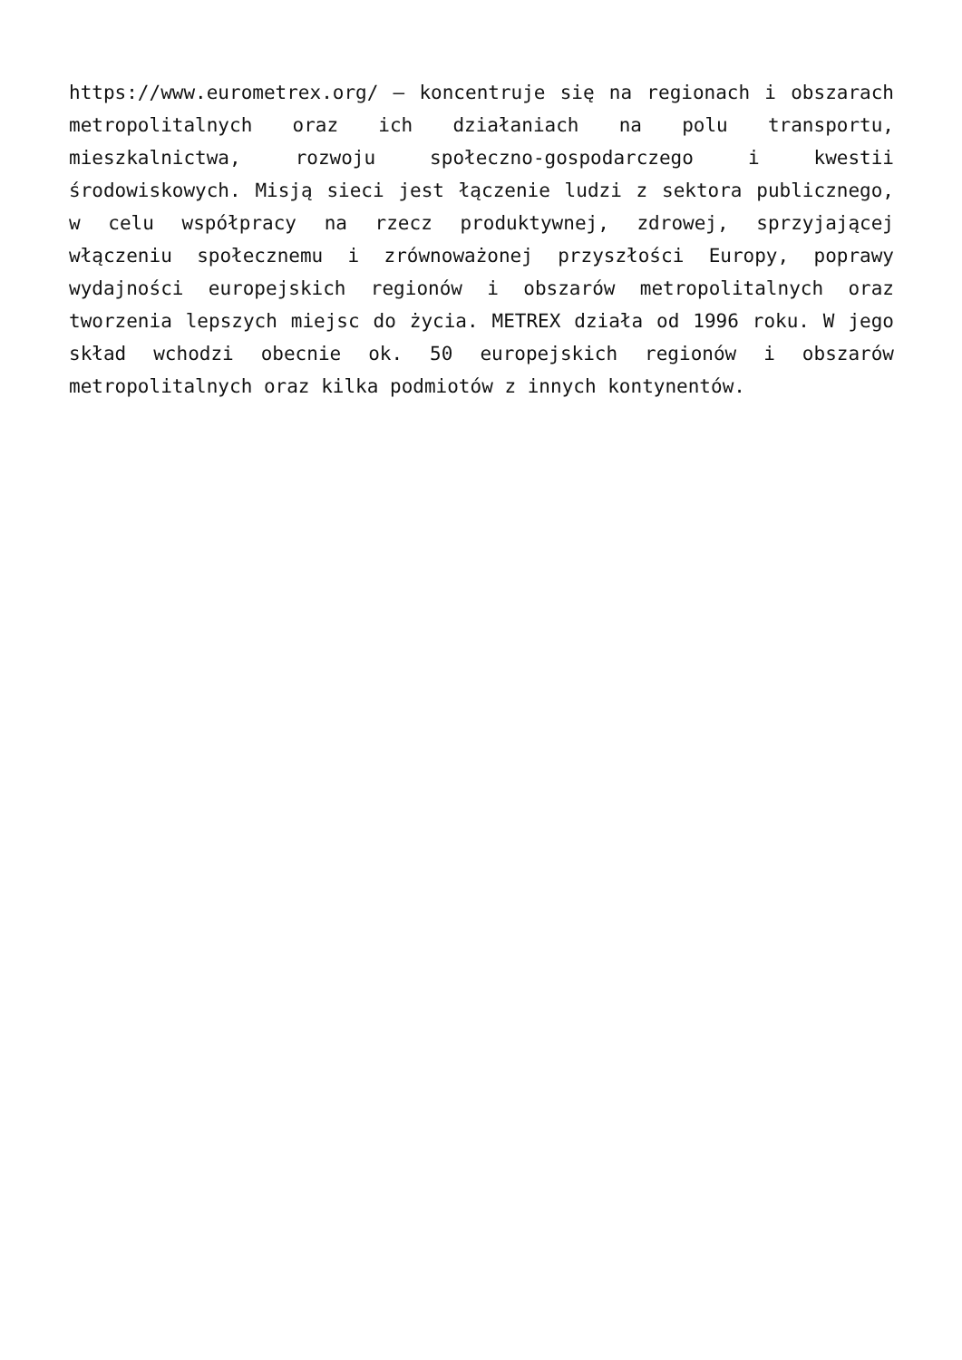https://www.eurometrex.org/ – koncentruje się na regionach i obszarach metropolitalnych oraz ich działaniach na polu transportu, mieszkalnictwa, rozwoju społeczno-gospodarczego i kwestii środowiskowych. Misją sieci jest łączenie ludzi z sektora publicznego, w celu współpracy na rzecz produktywnej, zdrowej, sprzyjającej włączeniu społecznemu i zrównoważonej przyszłości Europy, poprawy wydajności europejskich regionów i obszarów metropolitalnych oraz tworzenia lepszych miejsc do życia. METREX działa od 1996 roku. W jego skład wchodzi obecnie ok. 50 europejskich regionów i obszarów metropolitalnych oraz kilka podmiotów z innych kontynentów.